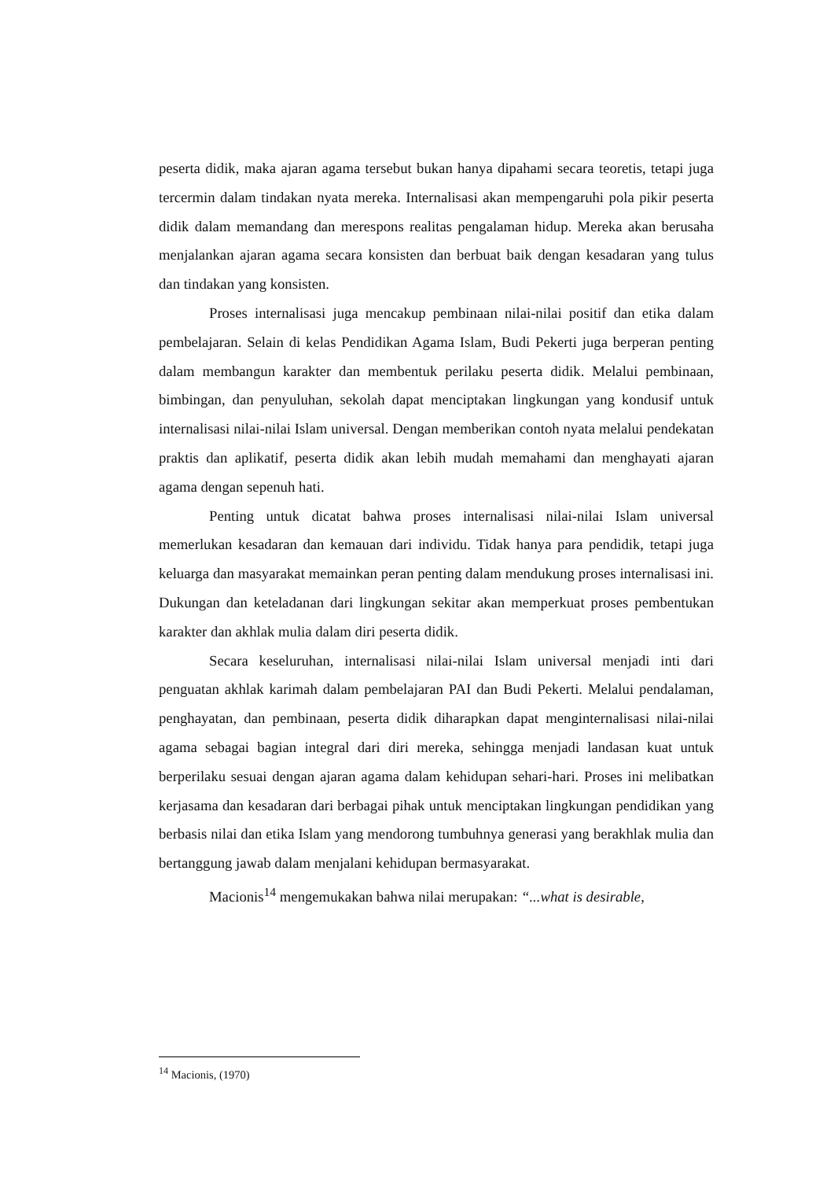peserta didik, maka ajaran agama tersebut bukan hanya dipahami secara teoretis, tetapi juga tercermin dalam tindakan nyata mereka. Internalisasi akan mempengaruhi pola pikir peserta didik dalam memandang dan merespons realitas pengalaman hidup. Mereka akan berusaha menjalankan ajaran agama secara konsisten dan berbuat baik dengan kesadaran yang tulus dan tindakan yang konsisten.
Proses internalisasi juga mencakup pembinaan nilai-nilai positif dan etika dalam pembelajaran. Selain di kelas Pendidikan Agama Islam, Budi Pekerti juga berperan penting dalam membangun karakter dan membentuk perilaku peserta didik. Melalui pembinaan, bimbingan, dan penyuluhan, sekolah dapat menciptakan lingkungan yang kondusif untuk internalisasi nilai-nilai Islam universal. Dengan memberikan contoh nyata melalui pendekatan praktis dan aplikatif, peserta didik akan lebih mudah memahami dan menghayati ajaran agama dengan sepenuh hati.
Penting untuk dicatat bahwa proses internalisasi nilai-nilai Islam universal memerlukan kesadaran dan kemauan dari individu. Tidak hanya para pendidik, tetapi juga keluarga dan masyarakat memainkan peran penting dalam mendukung proses internalisasi ini. Dukungan dan keteladanan dari lingkungan sekitar akan memperkuat proses pembentukan karakter dan akhlak mulia dalam diri peserta didik.
Secara keseluruhan, internalisasi nilai-nilai Islam universal menjadi inti dari penguatan akhlak karimah dalam pembelajaran PAI dan Budi Pekerti. Melalui pendalaman, penghayatan, dan pembinaan, peserta didik diharapkan dapat menginternalisasi nilai-nilai agama sebagai bagian integral dari diri mereka, sehingga menjadi landasan kuat untuk berperilaku sesuai dengan ajaran agama dalam kehidupan sehari-hari. Proses ini melibatkan kerjasama dan kesadaran dari berbagai pihak untuk menciptakan lingkungan pendidikan yang berbasis nilai dan etika Islam yang mendorong tumbuhnya generasi yang berakhlak mulia dan bertanggung jawab dalam menjalani kehidupan bermasyarakat.
Macionis<sup>14</sup> mengemukakan bahwa nilai merupakan: “...what is desirable,
<sup>14</sup> Macionis, (1970)